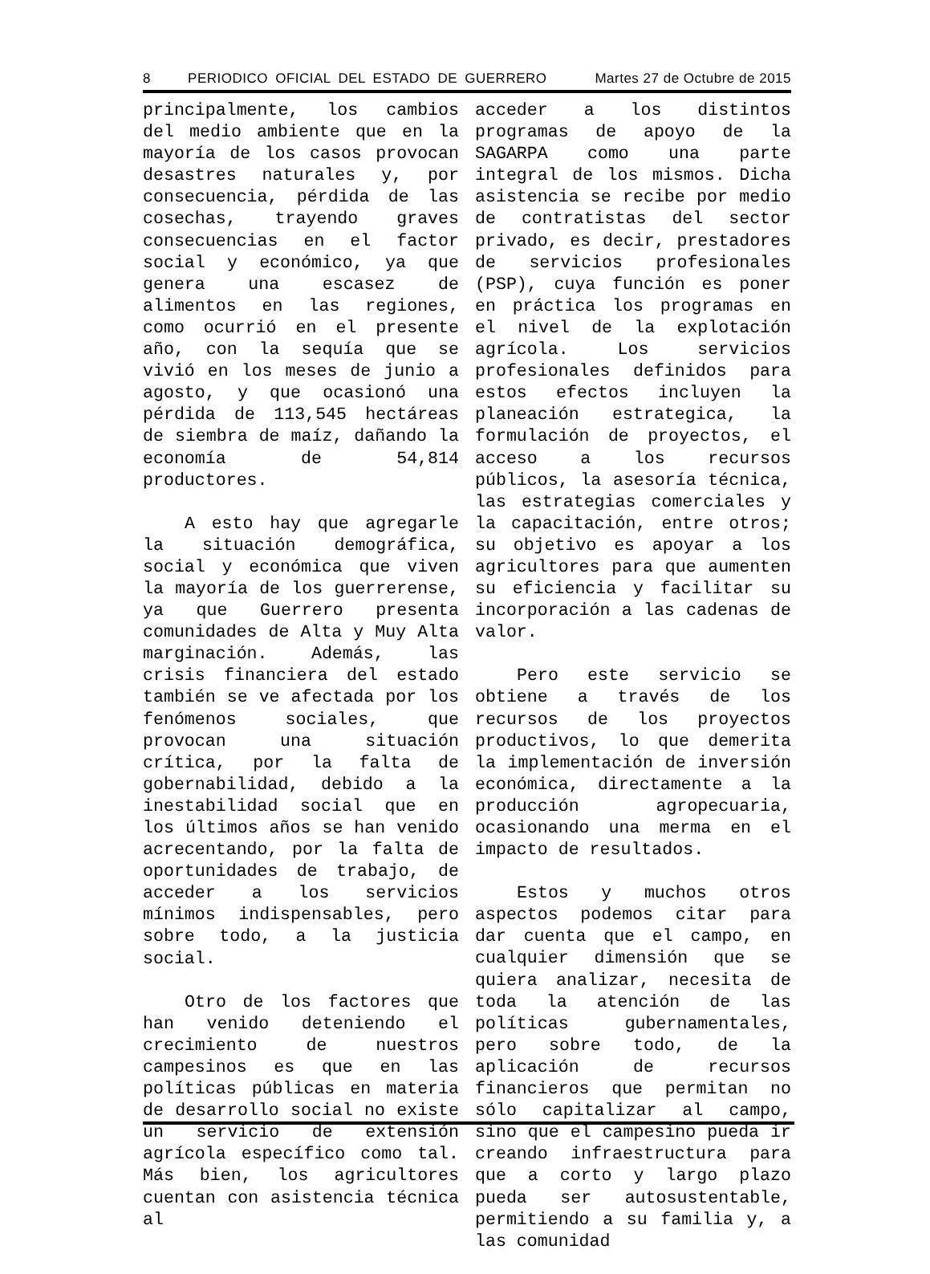8 PERIODICO OFICIAL DEL ESTADO DE GUERRERO Martes 27 de Octubre de 2015
principalmente, los cambios del medio ambiente que en la mayoría de los casos provocan desastres naturales y, por consecuencia, pérdida de las cosechas, trayendo graves consecuencias en el factor social y económico, ya que genera una escasez de alimentos en las regiones, como ocurrió en el presente año, con la sequía que se vivió en los meses de junio a agosto, y que ocasionó una pérdida de 113,545 hectáreas de siembra de maíz, dañando la economía de 54,814 productores.
A esto hay que agregarle la situación demográfica, social y económica que viven la mayoría de los guerrerense, ya que Guerrero presenta comunidades de Alta y Muy Alta marginación. Además, las crisis financiera del estado también se ve afectada por los fenómenos sociales, que provocan una situación crítica, por la falta de gobernabilidad, debido a la inestabilidad social que en los últimos años se han venido acrecentando, por la falta de oportunidades de trabajo, de acceder a los servicios mínimos indispensables, pero sobre todo, a la justicia social.
Otro de los factores que han venido deteniendo el crecimiento de nuestros campesinos es que en las políticas públicas en materia de desarrollo social no existe un servicio de extensión agrícola específico como tal. Más bien, los agricultores cuentan con asistencia técnica al
acceder a los distintos programas de apoyo de la SAGARPA como una parte integral de los mismos. Dicha asistencia se recibe por medio de contratistas del sector privado, es decir, prestadores de servicios profesionales (PSP), cuya función es poner en práctica los programas en el nivel de la explotación agrícola. Los servicios profesionales definidos para estos efectos incluyen la planeación estrategica, la formulación de proyectos, el acceso a los recursos públicos, la asesoría técnica, las estrategias comerciales y la capacitación, entre otros; su objetivo es apoyar a los agricultores para que aumenten su eficiencia y facilitar su incorporación a las cadenas de valor.
Pero este servicio se obtiene a través de los recursos de los proyectos productivos, lo que demerita la implementación de inversión económica, directamente a la producción agropecuaria, ocasionando una merma en el impacto de resultados.
Estos y muchos otros aspectos podemos citar para dar cuenta que el campo, en cualquier dimensión que se quiera analizar, necesita de toda la atención de las políticas gubernamentales, pero sobre todo, de la aplicación de recursos financieros que permitan no sólo capitalizar al campo, sino que el campesino pueda ir creando infraestructura para que a corto y largo plazo pueda ser autosustentable, permitiendo a su familia y, a las comunidad